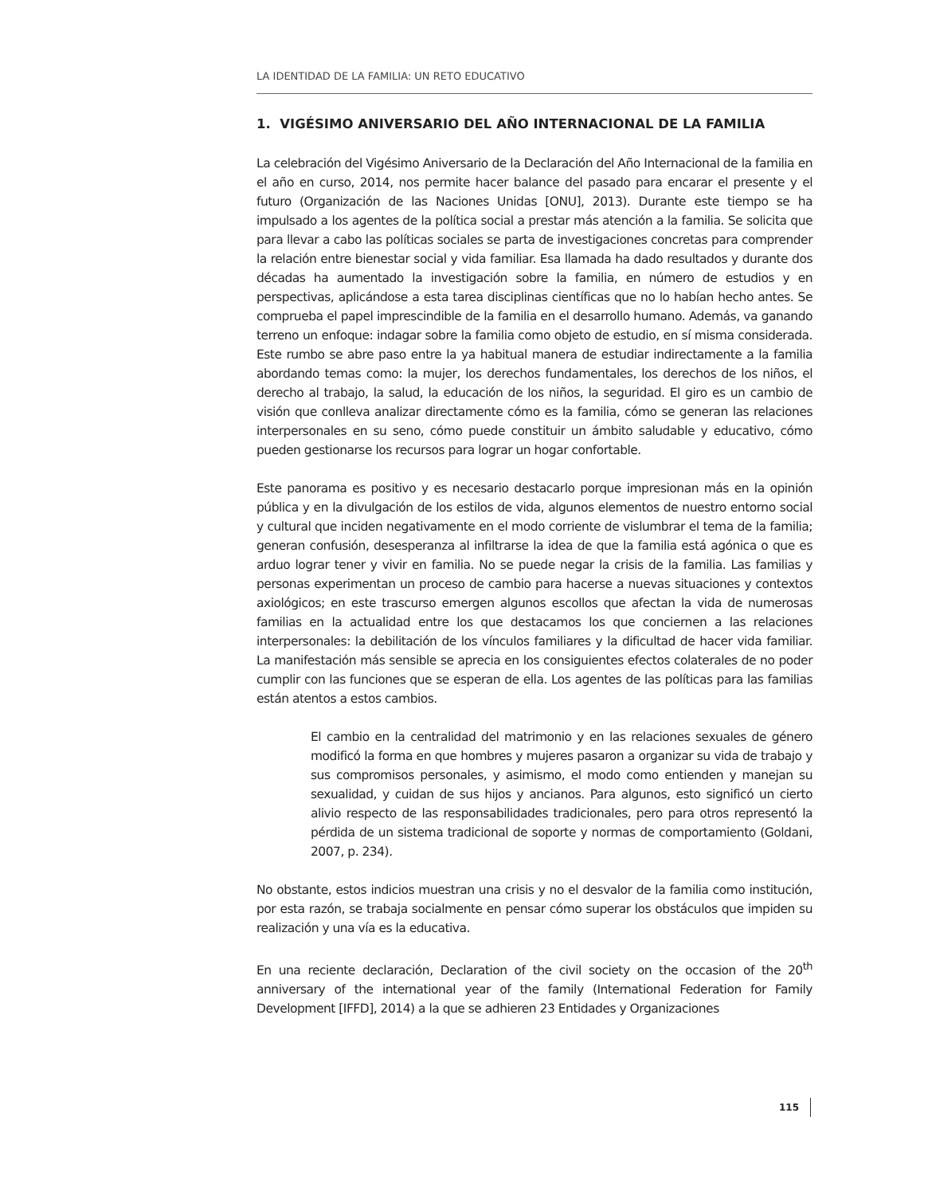LA IDENTIDAD DE LA FAMILIA: UN RETO EDUCATIVO
1. VIGÉSIMO ANIVERSARIO DEL AÑO INTERNACIONAL DE LA FAMILIA
La celebración del Vigésimo Aniversario de la Declaración del Año Internacional de la familia en el año en curso, 2014, nos permite hacer balance del pasado para encarar el presente y el futuro (Organización de las Naciones Unidas [ONU], 2013). Durante este tiempo se ha impulsado a los agentes de la política social a prestar más atención a la familia. Se solicita que para llevar a cabo las políticas sociales se parta de investigaciones concretas para comprender la relación entre bienestar social y vida familiar. Esa llamada ha dado resultados y durante dos décadas ha aumentado la investigación sobre la familia, en número de estudios y en perspectivas, aplicándose a esta tarea disciplinas científicas que no lo habían hecho antes. Se comprueba el papel imprescindible de la familia en el desarrollo humano. Además, va ganando terreno un enfoque: indagar sobre la familia como objeto de estudio, en sí misma considerada. Este rumbo se abre paso entre la ya habitual manera de estudiar indirectamente a la familia abordando temas como: la mujer, los derechos fundamentales, los derechos de los niños, el derecho al trabajo, la salud, la educación de los niños, la seguridad. El giro es un cambio de visión que conlleva analizar directamente cómo es la familia, cómo se generan las relaciones interpersonales en su seno, cómo puede constituir un ámbito saludable y educativo, cómo pueden gestionarse los recursos para lograr un hogar confortable.
Este panorama es positivo y es necesario destacarlo porque impresionan más en la opinión pública y en la divulgación de los estilos de vida, algunos elementos de nuestro entorno social y cultural que inciden negativamente en el modo corriente de vislumbrar el tema de la familia; generan confusión, desesperanza al infiltrarse la idea de que la familia está agónica o que es arduo lograr tener y vivir en familia. No se puede negar la crisis de la familia. Las familias y personas experimentan un proceso de cambio para hacerse a nuevas situaciones y contextos axiológicos; en este trascurso emergen algunos escollos que afectan la vida de numerosas familias en la actualidad entre los que destacamos los que conciernen a las relaciones interpersonales: la debilitación de los vínculos familiares y la dificultad de hacer vida familiar. La manifestación más sensible se aprecia en los consiguientes efectos colaterales de no poder cumplir con las funciones que se esperan de ella. Los agentes de las políticas para las familias están atentos a estos cambios.
El cambio en la centralidad del matrimonio y en las relaciones sexuales de género modificó la forma en que hombres y mujeres pasaron a organizar su vida de trabajo y sus compromisos personales, y asimismo, el modo como entienden y manejan su sexualidad, y cuidan de sus hijos y ancianos. Para algunos, esto significó un cierto alivio respecto de las responsabilidades tradicionales, pero para otros representó la pérdida de un sistema tradicional de soporte y normas de comportamiento (Goldani, 2007, p. 234).
No obstante, estos indicios muestran una crisis y no el desvalor de la familia como institución, por esta razón, se trabaja socialmente en pensar cómo superar los obstáculos que impiden su realización y una vía es la educativa.
En una reciente declaración, Declaration of the civil society on the occasion of the 20<sup>th</sup> anniversary of the international year of the family (International Federation for Family Development [IFFD], 2014) a la que se adhieren 23 Entidades y Organizaciones
115